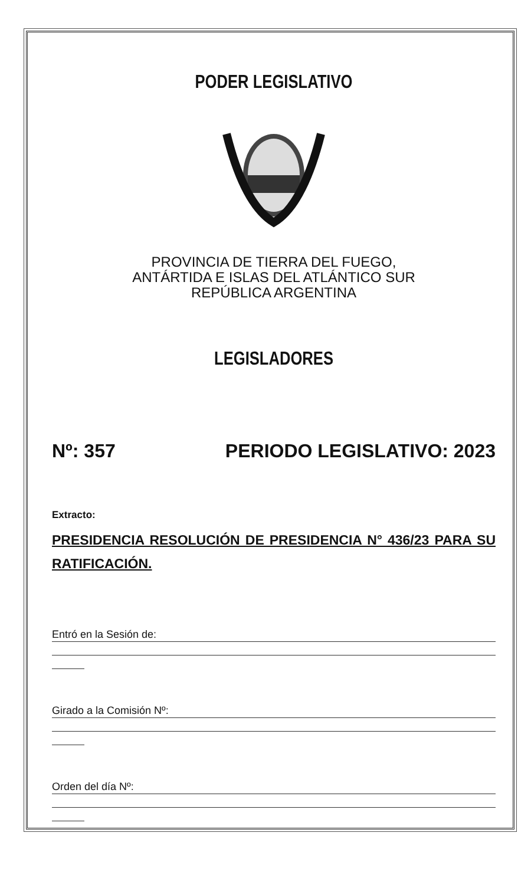PODER LEGISLATIVO
PROVINCIA DE TIERRA DEL FUEGO,
ANTÁRTIDA E ISLAS DEL ATLÁNTICO SUR
REPÚBLICA ARGENTINA
LEGISLADORES
Nº: 357 PERIODO LEGISLATIVO: 2023
Extracto:
PRESIDENCIA RESOLUCIÓN DE PRESIDENCIA N° 436/23 PARA SU RATIFICACIÓN.
Entró en la Sesión de:
Girado a la Comisión Nº:
Orden del día Nº: